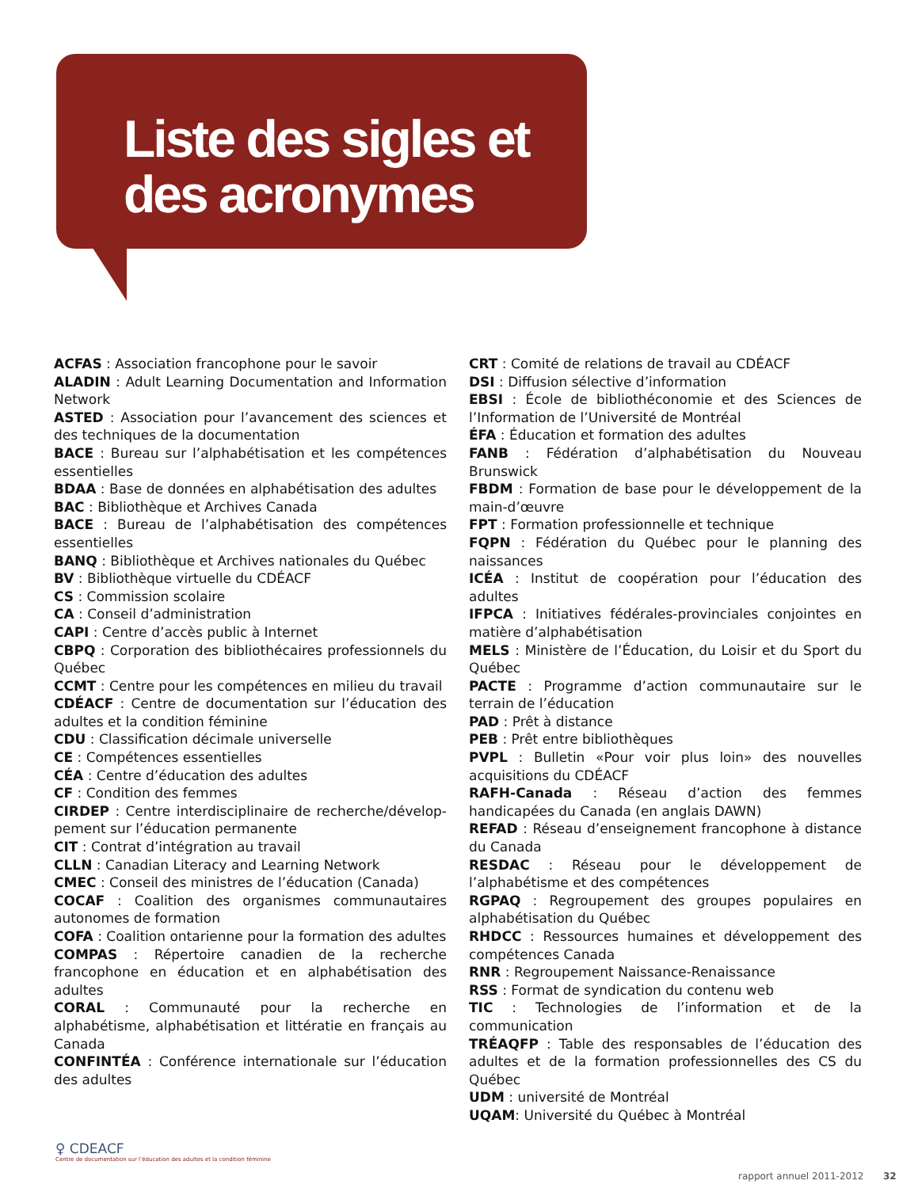Liste des sigles et
des acronymes
ACFAS : Association francophone pour le savoir
ALADIN : Adult Learning Documentation and Information Network
ASTED : Association pour l’avancement des sciences et des techniques de la documentation
BACE : Bureau sur l’alphabétisation et les compétences essentielles
BDAA : Base de données en alphabétisation des adultes
BAC : Bibliothèque et Archives Canada
BACE : Bureau de l’alphabétisation des compétences essentielles
BANQ : Bibliothèque et Archives nationales du Québec
BV : Bibliothèque virtuelle du CDÉACF
CS : Commission scolaire
CA : Conseil d’administration
CAPI : Centre d’accès public à Internet
CBPQ : Corporation des bibliothécaires professionnels du Québec
CCMT : Centre pour les compétences en milieu du travail
CDÉACF : Centre de documentation sur l’éducation des adultes et la condition féminine
CDU : Classification décimale universelle
CE : Compétences essentielles
CÉA : Centre d’éducation des adultes
CF : Condition des femmes
CIRDEP : Centre interdisciplinaire de recherche/dévelop­pement sur l’éducation permanente
CIT : Contrat d’intégration au travail
CLLN : Canadian Literacy and Learning Network
CMEC : Conseil des ministres de l’éducation (Canada)
COCAF : Coalition des organismes communautaires autonomes de formation
COFA : Coalition ontarienne pour la formation des adultes
COMPAS : Répertoire canadien de la recherche francophone en éducation et en alphabétisation des adultes
CORAL : Communauté pour la recherche en alphabétisme, alphabétisation et littératie en français au Canada
CONFINTÉA : Conférence internationale sur l’éducation des adultes
CRT : Comité de relations de travail au CDÉACF
DSI : Diffusion sélective d’information
EBSI : École de bibliothéconomie et des Sciences de l’Infor­mation de l’Université de Montréal
ÉFA : Éducation et formation des adultes
FANB : Fédération d’alphabétisation du Nouveau Brunswick
FBDM : Formation de base pour le développement de la main-d’œuvre
FPT : Formation professionnelle et technique
FQPN : Fédération du Québec pour le planning des naissances
ICÉA : Institut de coopération pour l’éducation des adultes
IFPCA : Initiatives fédérales-provinciales conjointes en matière d’alphabétisation
MELS : Ministère de l’Éducation, du Loisir et du Sport du Québec
PACTE : Programme d’action communautaire sur le terrain de l’éducation
PAD : Prêt à distance
PEB : Prêt entre bibliothèques
PVPL : Bulletin «Pour voir plus loin» des nouvelles acquisitions du CDÉACF
RAFH-Canada : Réseau d’action des femmes handicapées du Canada (en anglais DAWN)
REFAD : Réseau d’enseignement francophone à distance du Canada
RESDAC : Réseau pour le développement de l’alphabétisme et des compétences
RGPAQ : Regroupement des groupes populaires en alpha­bétisation du Québec
RHDCC : Ressources humaines et développement des compétences Canada
RNR : Regroupement Naissance-Renaissance
RSS : Format de syndication du contenu web
TIC : Technologies de l’information et de la communication
TRÉAQFP : Table des responsables de l’éducation des adultes et de la formation professionnelles des CS du Québec
UDM : université de Montréal
UQAM: Université du Québec à Montréal
♀ CDEACF
Centre de documentation sur l’éducation des adultes et la condition féminine
rapport annuel 2011-2012 32